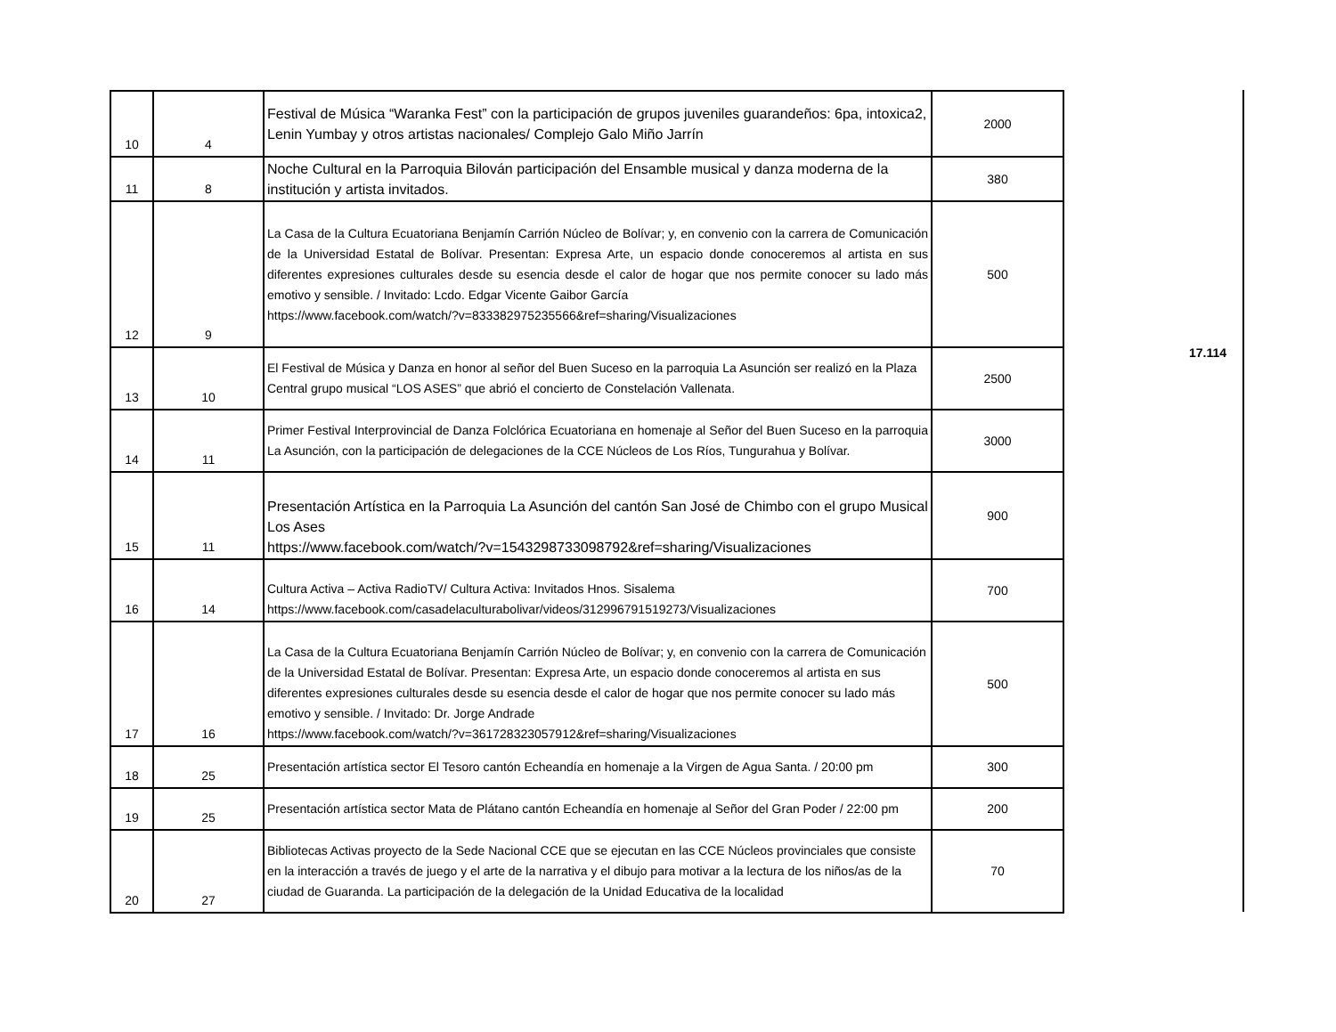| 10 | 4 | Festival de Música “Waranka Fest” con la participación de grupos juveniles guarandeños: 6pa, intoxica2, Lenin Yumbay y otros artistas nacionales/ Complejo Galo Miño Jarrín | 2000 |
| 11 | 8 | Noche Cultural en la Parroquia Bilován participación del Ensamble musical y danza moderna de la institución y artista invitados. | 380 |
| 12 | 9 | La Casa de la Cultura Ecuatoriana Benjamín Carrión Núcleo de Bolívar; y, en convenio con la carrera de Comunicación de la Universidad Estatal de Bolívar. Presentan: Expresa Arte, un espacio donde conoceremos al artista en sus diferentes expresiones culturales desde su esencia desde el calor de hogar que nos permite conocer su lado más emotivo y sensible. / Invitado: Lcdo. Edgar Vicente Gaibor García https://www.facebook.com/watch/?v=833382975235566&ref=sharing/Visualizaciones | 500 |
| 13 | 10 | El Festival de Música y Danza en honor al señor del Buen Suceso en la parroquia La Asunción ser realizó en la Plaza Central grupo musical “LOS ASES” que abrió el concierto de Constelación Vallenata. | 2500 |
| 14 | 11 | Primer Festival Interprovincial de Danza Folclórica Ecuatoriana en homenaje al Señor del Buen Suceso en la parroquia La Asunción, con la participación de delegaciones de la CCE Núcleos de Los Ríos, Tungurahua y Bolívar. | 3000 |
| 15 | 11 | Presentación Artística en la Parroquia La Asunción del cantón San José de Chimbo con el grupo Musical Los Ases https://www.facebook.com/watch/?v=1543298733098792&ref=sharing/Visualizaciones | 900 |
| 16 | 14 | Cultura Activa – Activa RadioTV/ Cultura Activa: Invitados Hnos. Sisalema https://www.facebook.com/casadelaculturabolivar/videos/312996791519273/Visualizaciones | 700 |
| 17 | 16 | La Casa de la Cultura Ecuatoriana Benjamín Carrión Núcleo de Bolívar; y, en convenio con la carrera de Comunicación de la Universidad Estatal de Bolívar. Presentan: Expresa Arte, un espacio donde conoceremos al artista en sus diferentes expresiones culturales desde su esencia desde el calor de hogar que nos permite conocer su lado más emotivo y sensible. / Invitado: Dr. Jorge Andrade https://www.facebook.com/watch/?v=361728323057912&ref=sharing/Visualizaciones | 500 |
| 18 | 25 | Presentación artística sector El Tesoro cantón Echeandía en homenaje a la Virgen de Agua Santa. / 20:00 pm | 300 |
| 19 | 25 | Presentación artística sector Mata de Plátano cantón Echeandía en homenaje al Señor del Gran Poder / 22:00 pm | 200 |
| 20 | 27 | Bibliotecas Activas proyecto de la Sede Nacional CCE que se ejecutan en las CCE Núcleos provinciales que consiste en la interacción a través de juego y el arte de la narrativa y el dibujo para motivar a la lectura de los niños/as de la ciudad de Guaranda. La participación de la delegación de la Unidad Educativa de la localidad | 70 |
17.114